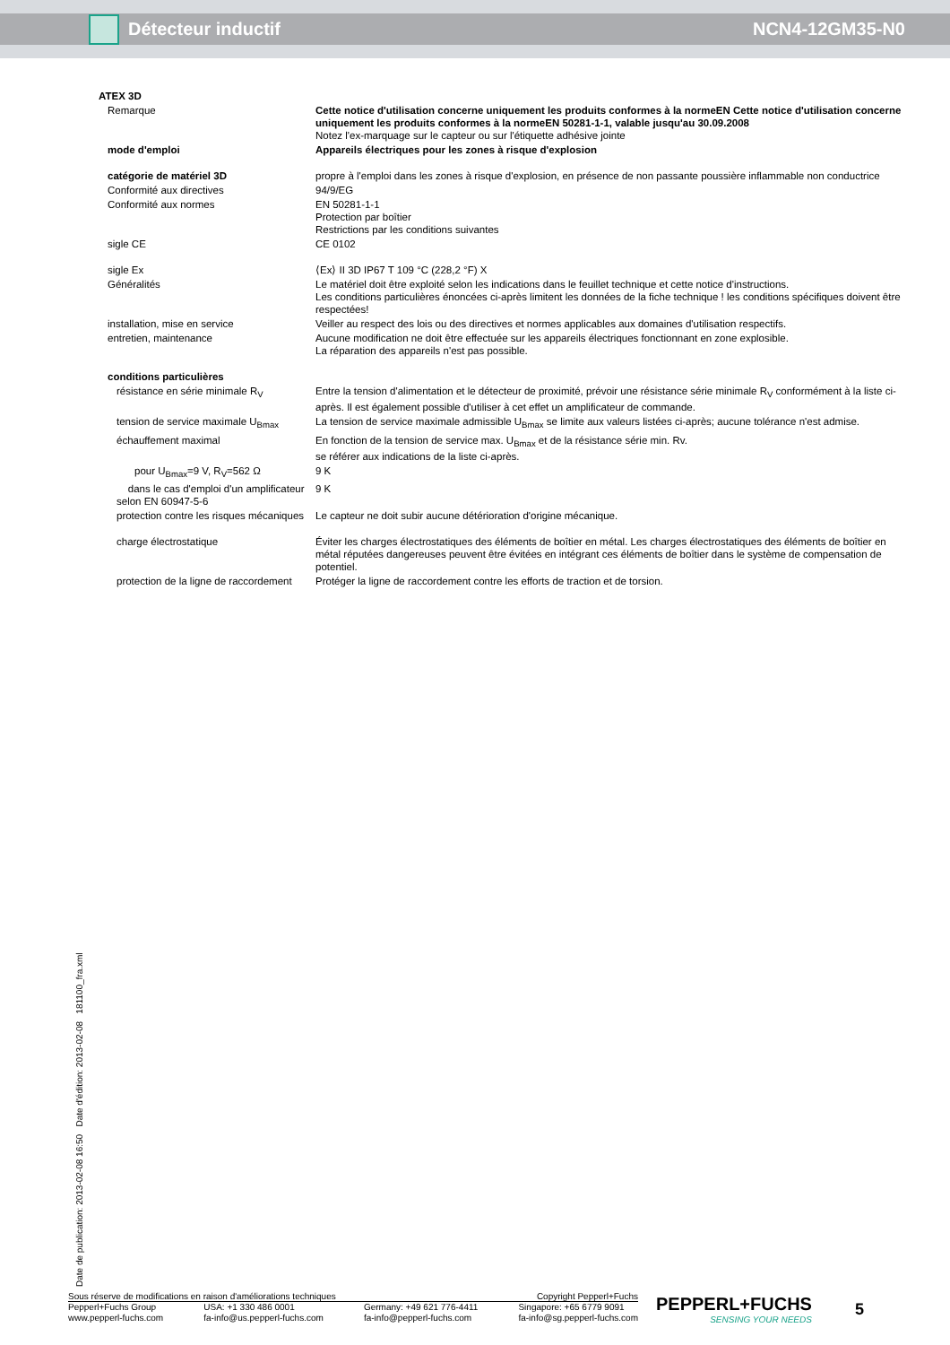Détecteur inductif NCN4-12GM35-N0
| ATEX 3D | |
| Remarque | Cette notice d'utilisation concerne uniquement les produits conformes à la normeEN Cette notice d'utilisation concerne uniquement les produits conformes à la normeEN 50281-1-1, valable jusqu'au 30.09.2008 Notez l'ex-marquage sur le capteur ou sur l'étiquette adhésive jointe |
| mode d'emploi | Appareils électriques pour les zones à risque d'explosion |
| catégorie de matériel 3D | propre à l'emploi dans les zones à risque d'explosion, en présence de non passante poussière inflammable non conductrice |
| Conformité aux directives | 94/9/EG |
| Conformité aux normes | EN 50281-1-1 Protection par boîtier Restrictions par les conditions suivantes |
| sigle CE | CE 0102 |
| sigle Ex | ⟨Ex⟩ II 3D IP67 T 109 °C (228,2 °F) X |
| Généralités | Le matériel doit être exploité selon les indications dans le feuillet technique et cette notice d'instructions. Les conditions particulières énoncées ci-après limitent les données de la fiche technique ! les conditions spécifiques doivent être respectées! |
| installation, mise en service | Veiller au respect des lois ou des directives et normes applicables aux domaines d'utilisation respectifs. |
| entretien, maintenance | Aucune modification ne doit être effectuée sur les appareils électriques fonctionnant en zone explosible. La réparation des appareils n'est pas possible. |
| conditions particulières | |
| résistance en série minimale R<sub>V</sub> | Entre la tension d'alimentation et le détecteur de proximité, prévoir une résistance série minimale R<sub>V</sub> conformément à la liste ci-après. Il est également possible d'utiliser à cet effet un amplificateur de commande. |
| tension de service maximale U<sub>Bmax</sub> | La tension de service maximale admissible U<sub>Bmax</sub> se limite aux valeurs listées ci-après; aucune tolérance n'est admise. |
| échauffement maximal | En fonction de la tension de service max. U<sub>Bmax</sub> et de la résistance série min. Rv. se référer aux indications de la liste ci-après. |
| pour U<sub>Bmax</sub>=9 V, R<sub>V</sub>=562 Ω | 9 K |
| dans le cas d'emploi d'un amplificateur selon EN 60947-5-6 | 9 K |
| protection contre les risques mécaniques | Le capteur ne doit subir aucune détérioration d'origine mécanique. |
| charge électrostatique | Éviter les charges électrostatiques des éléments de boîtier en métal. Les charges électrostatiques des éléments de boîtier en métal réputées dangereuses peuvent être évitées en intégrant ces éléments de boîtier dans le système de compensation de potentiel. |
| protection de la ligne de raccordement | Protéger la ligne de raccordement contre les efforts de traction et de torsion. |
Date de publication: 2013-02-08 16:50 Date d'édition: 2013-02-08 181100_fra.xml
Sous réserve de modifications en raison d'améliorations techniques Copyright Pepperl+Fuchs
Pepperl+Fuchs Group
www.pepperl-fuchs.com USA: +1 330 486 0001
fa-info@us.pepperl-fuchs.com Germany: +49 621 776-4411
fa-info@pepperl-fuchs.com Singapore: +65 6779 9091
fa-info@sg.pepperl-fuchs.com
PEPPERL+FUCHS
SENSING YOUR NEEDS
5